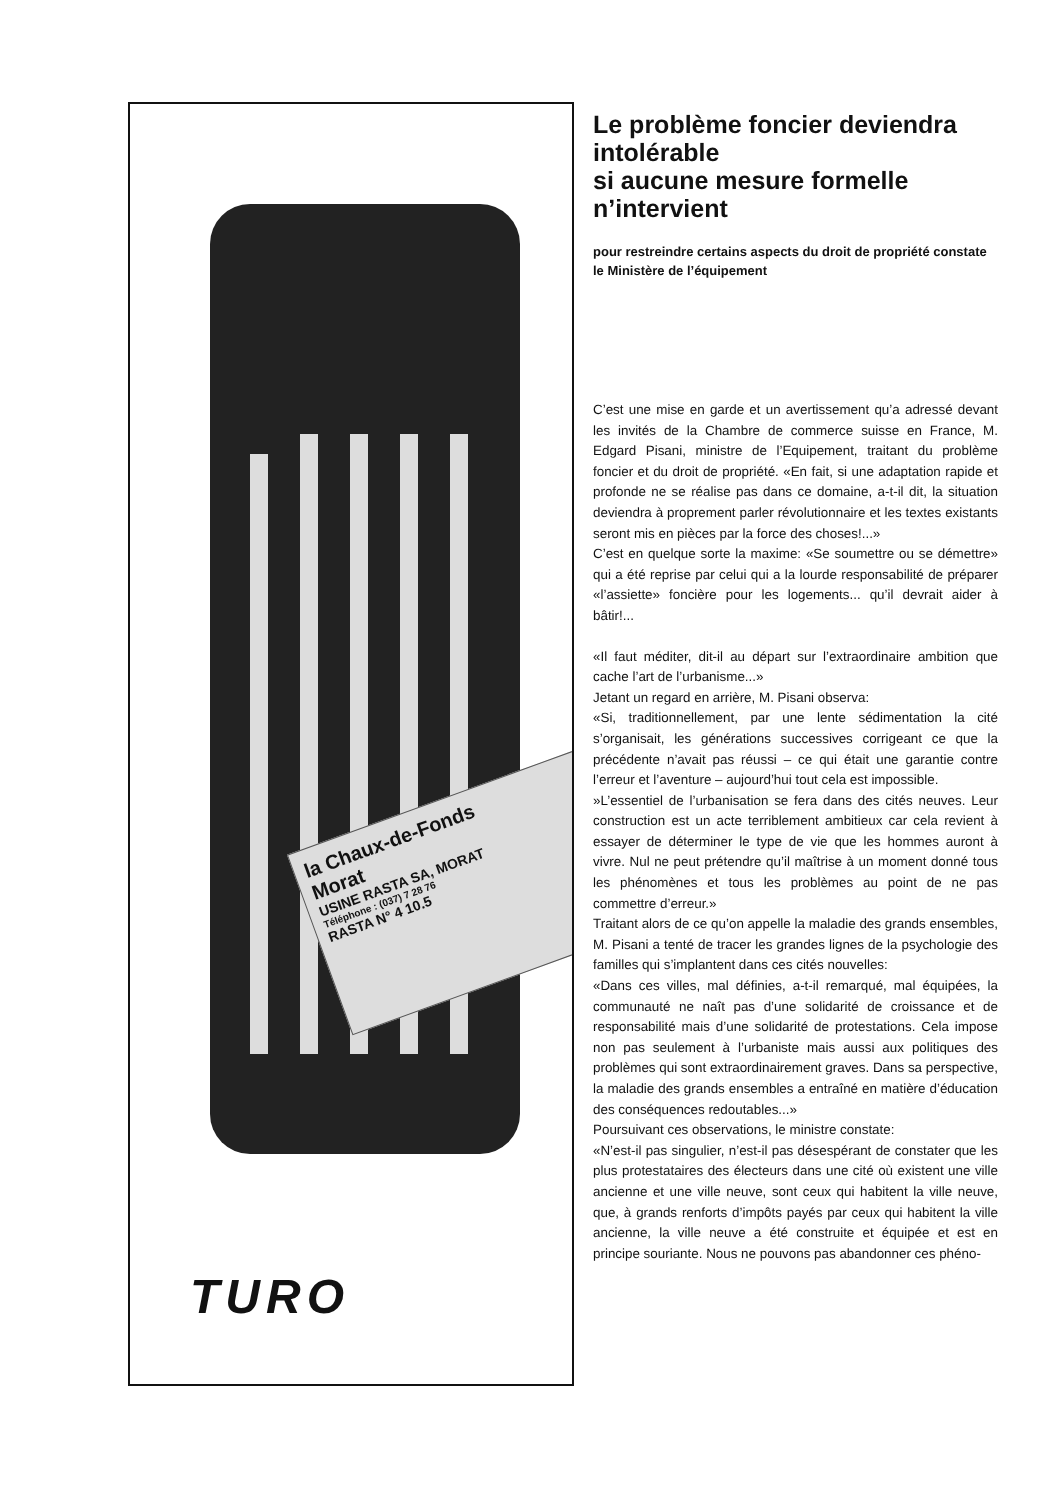la Chaux-de-Fonds
Morat
USINE RASTA SA, MORAT
Téléphone : (037) 7 28 76
RASTA N° 4 10.5
TURO
Le problème foncier deviendra intolérable
si aucune mesure formelle n’intervient
pour restreindre certains aspects du droit de propriété constate le Ministère de l’équipement
C’est une mise en garde et un avertissement qu’a adressé devant les invités de la Chambre de commerce suisse en France, M. Edgard Pisani, ministre de l’Equipement, traitant du problème foncier et du droit de propriété. «En fait, si une adaptation rapide et profonde ne se réalise pas dans ce domaine, a-t-il dit, la situation deviendra à proprement parler révolutionnaire et les textes existants seront mis en pièces par la force des choses!...»
C’est en quelque sorte la maxime: «Se soumettre ou se démettre» qui a été reprise par celui qui a la lourde responsabilité de préparer «l’assiette» foncière pour les logements... qu’il devrait aider à bâtir!...
«Il faut méditer, dit-il au départ sur l’extraordinaire ambition que cache l’art de l’urbanisme...»
Jetant un regard en arrière, M. Pisani observa:
«Si, traditionnellement, par une lente sédimentation la cité s’organisait, les générations successives corrigeant ce que la précédente n’avait pas réussi – ce qui était une garantie contre l’erreur et l’aventure – aujourd’hui tout cela est impossible.
»L’essentiel de l’urbanisation se fera dans des cités neuves. Leur construction est un acte terriblement ambitieux car cela revient à essayer de déterminer le type de vie que les hommes auront à vivre. Nul ne peut prétendre qu’il maîtrise à un moment donné tous les phénomènes et tous les problèmes au point de ne pas commettre d’erreur.»
Traitant alors de ce qu’on appelle la maladie des grands ensembles, M. Pisani a tenté de tracer les grandes lignes de la psychologie des familles qui s’implantent dans ces cités nouvelles:
«Dans ces villes, mal définies, a-t-il remarqué, mal équipées, la communauté ne naît pas d’une solidarité de croissance et de responsabilité mais d’une solidarité de protestations. Cela impose non pas seulement à l’urbaniste mais aussi aux politiques des problèmes qui sont extraordinairement graves. Dans sa perspective, la maladie des grands ensembles a entraîné en matière d’éducation des conséquences redoutables...»
Poursuivant ces observations, le ministre constate:
«N’est-il pas singulier, n’est-il pas désespérant de constater que les plus protestataires des électeurs dans une cité où existent une ville ancienne et une ville neuve, sont ceux qui habitent la ville neuve, que, à grands renforts d’impôts payés par ceux qui habitent la ville ancienne, la ville neuve a été construite et équipée et est en principe souriante. Nous ne pouvons pas abandonner ces phéno-